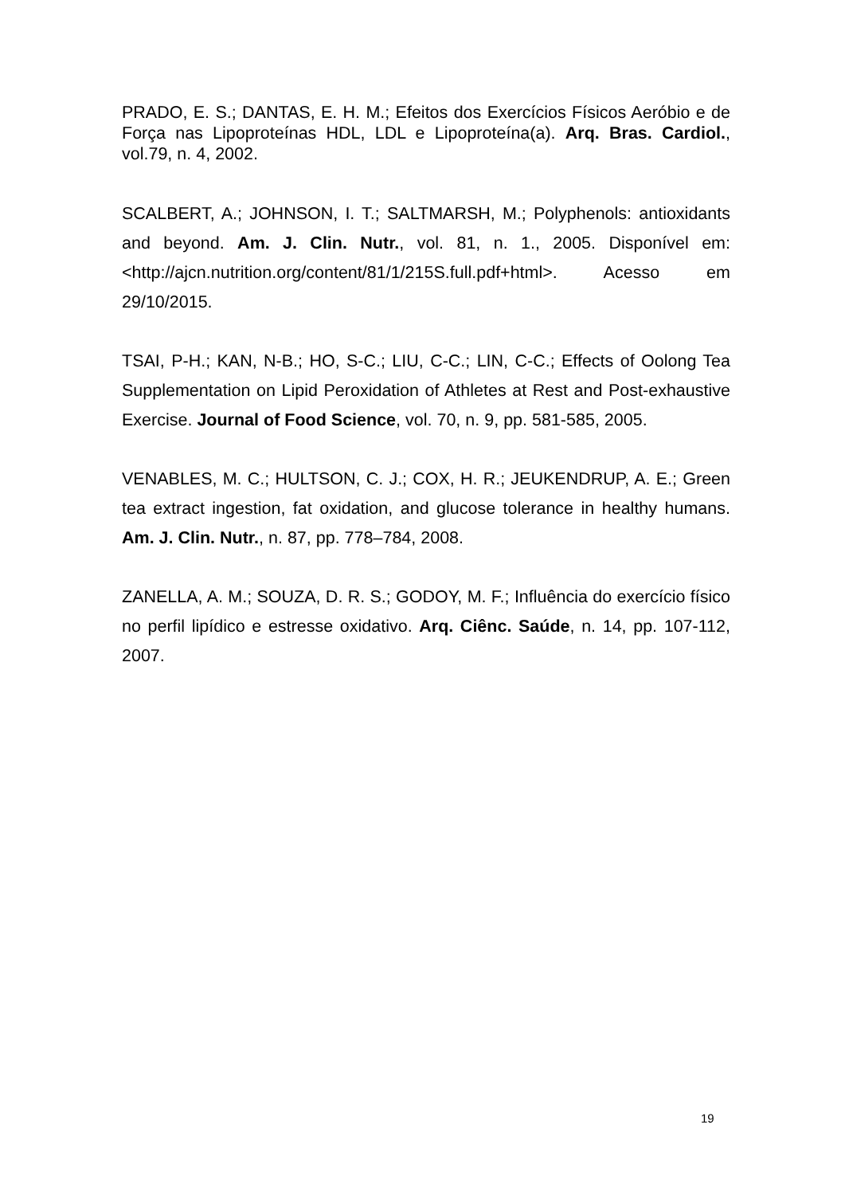PRADO, E. S.; DANTAS, E. H. M.; Efeitos dos Exercícios Físicos Aeróbio e de Força nas Lipoproteínas HDL, LDL e Lipoproteína(a). Arq. Bras. Cardiol., vol.79, n. 4, 2002.
SCALBERT, A.; JOHNSON, I. T.; SALTMARSH, M.; Polyphenols: antioxidants and beyond. Am. J. Clin. Nutr., vol. 81, n. 1., 2005. Disponível em: <http://ajcn.nutrition.org/content/81/1/215S.full.pdf+html>. Acesso em 29/10/2015.
TSAI, P-H.; KAN, N-B.; HO, S-C.; LIU, C-C.; LIN, C-C.; Effects of Oolong Tea Supplementation on Lipid Peroxidation of Athletes at Rest and Post-exhaustive Exercise. Journal of Food Science, vol. 70, n. 9, pp. 581-585, 2005.
VENABLES, M. C.; HULTSON, C. J.; COX, H. R.; JEUKENDRUP, A. E.; Green tea extract ingestion, fat oxidation, and glucose tolerance in healthy humans. Am. J. Clin. Nutr., n. 87, pp. 778–784, 2008.
ZANELLA, A. M.; SOUZA, D. R. S.; GODOY, M. F.; Influência do exercício físico no perfil lipídico e estresse oxidativo. Arq. Ciênc. Saúde, n. 14, pp. 107-112, 2007.
19